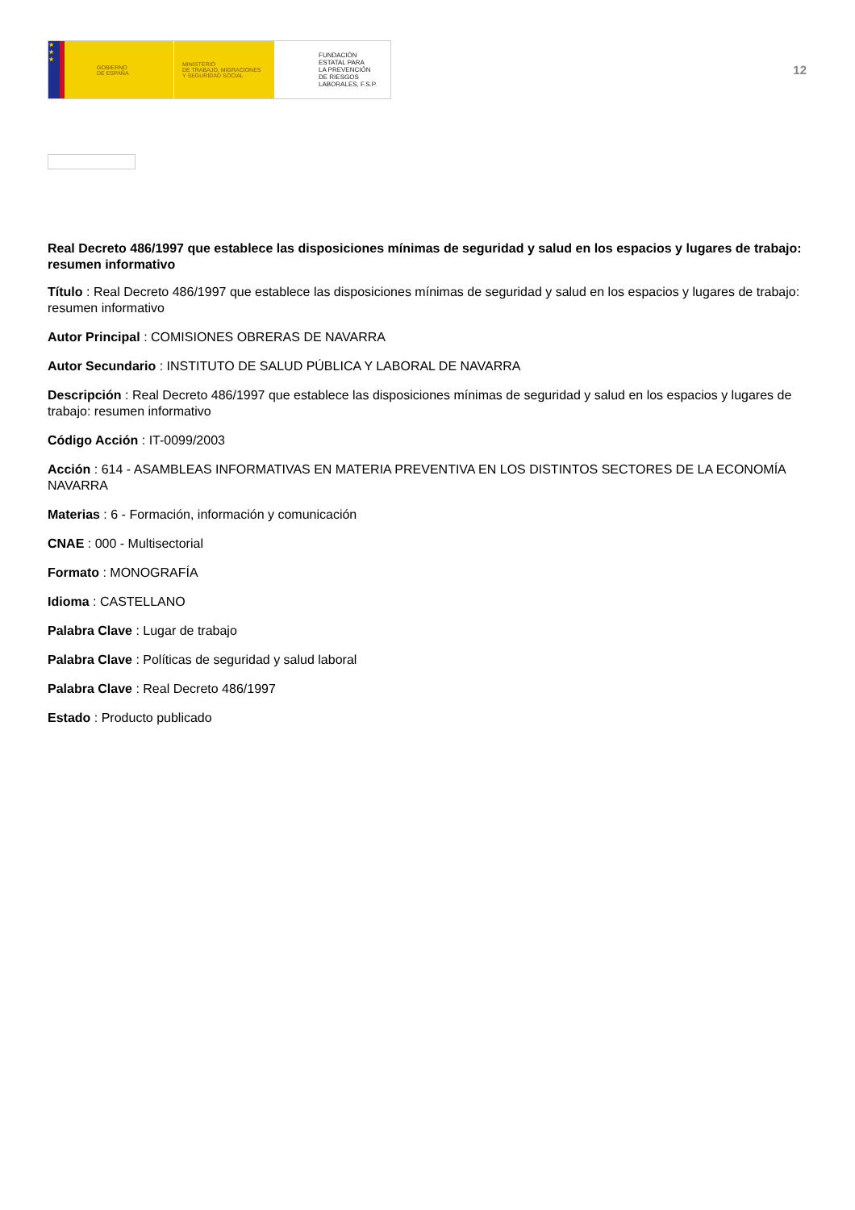★
★
★
GOBIERNO
DE ESPAÑA
MINISTERIO
DE TRABAJO, MIGRACIONES
Y SEGURIDAD SOCIAL
FUNDACIÓN
ESTATAL PARA
LA PREVENCIÓN
DE RIESGOS
LABORALES, F.S.P.
12
Real Decreto 486/1997 que establece las disposiciones mínimas de seguridad y salud en los espacios y lugares de trabajo: resumen informativo
Título : Real Decreto 486/1997 que establece las disposiciones mínimas de seguridad y salud en los espacios y lugares de trabajo: resumen informativo
Autor Principal : COMISIONES OBRERAS DE NAVARRA
Autor Secundario : INSTITUTO DE SALUD PÚBLICA Y LABORAL DE NAVARRA
Descripción : Real Decreto 486/1997 que establece las disposiciones mínimas de seguridad y salud en los espacios y lugares de trabajo: resumen informativo
Código Acción : IT-0099/2003
Acción : 614 - ASAMBLEAS INFORMATIVAS EN MATERIA PREVENTIVA EN LOS DISTINTOS SECTORES DE LA ECONOMÍA NAVARRA
Materias : 6 - Formación, información y comunicación
CNAE : 000 - Multisectorial
Formato : MONOGRAFÍA
Idioma : CASTELLANO
Palabra Clave : Lugar de trabajo
Palabra Clave : Políticas de seguridad y salud laboral
Palabra Clave : Real Decreto 486/1997
Estado : Producto publicado